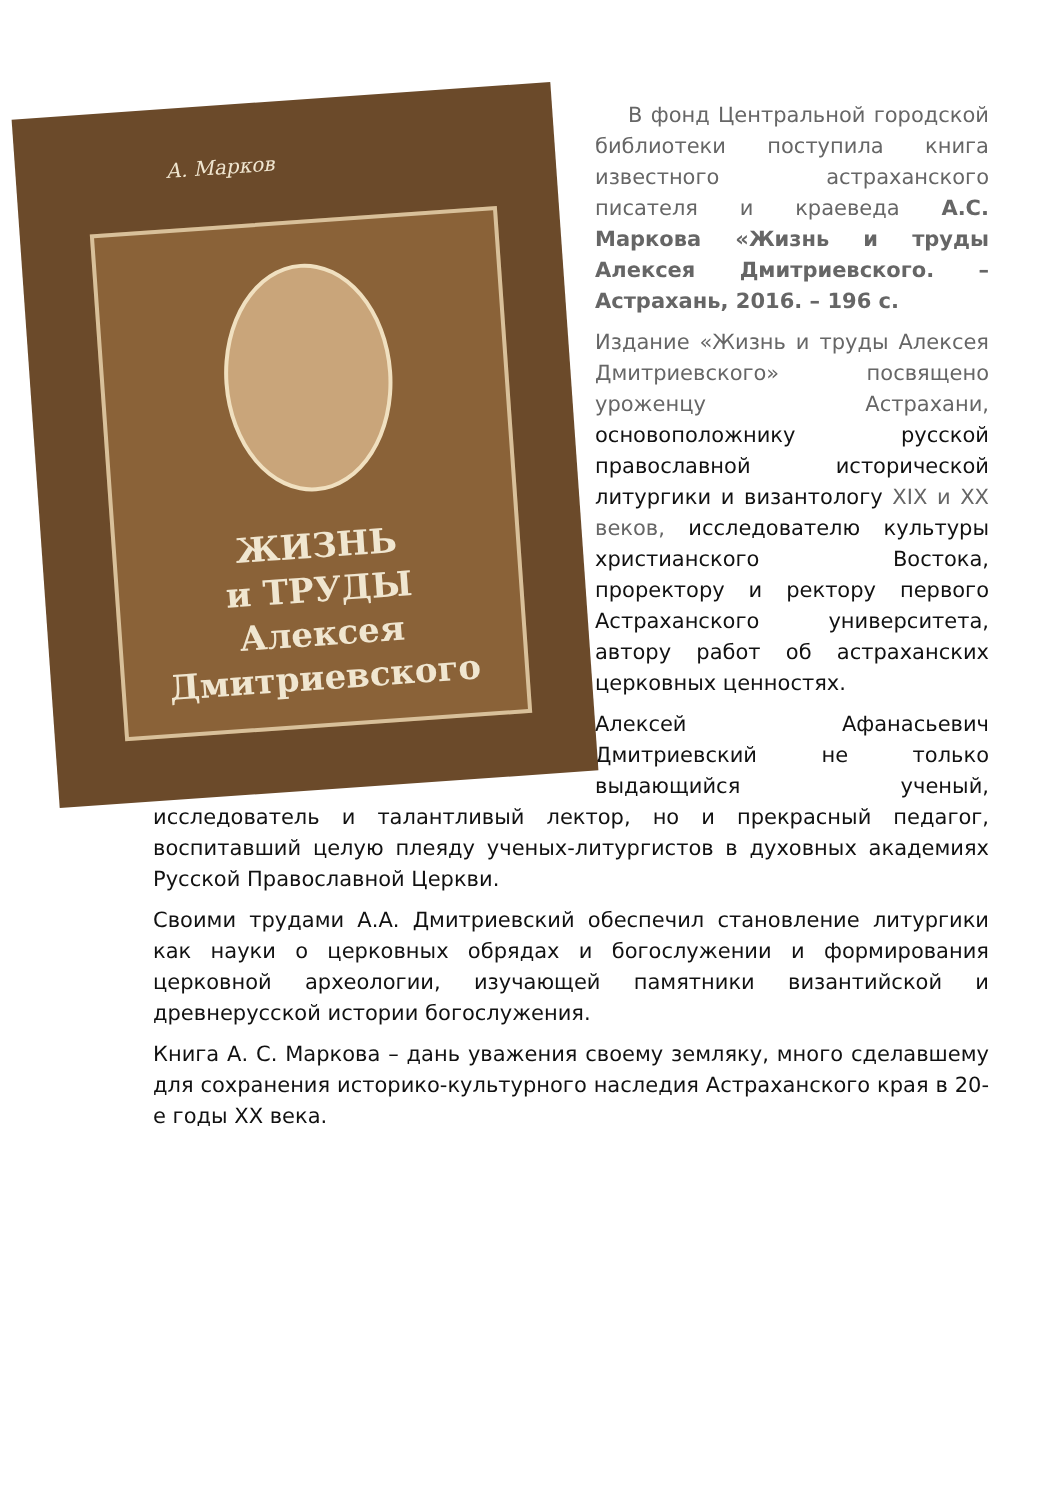А. Марков
ЖИЗНЬ
и ТРУДЫ
Алексея
Дмитриевского
В фонд Центральной городской библиотеки поступила книга известного астраханского писателя и краеведа А.С. Маркова «Жизнь и труды Алексея Дмитриевского. – Астрахань, 2016. – 196 с.
Издание «Жизнь и труды Алексея Дмитриевского» посвящено уроженцу Астрахани, основоположнику русской православной исторической литургики и византологу XIX и XX веков, исследователю культуры христианского Востока, проректору и ректору первого Астраханского университета, автору работ об астраханских церковных ценностях.
Алексей Афанасьевич Дмитриевский не только выдающийся ученый, исследователь и талантливый лектор, но и прекрасный педагог, воспитавший целую плеяду ученых-литургистов в духовных академиях Русской Православной Церкви.
Своими трудами А.А. Дмитриевский обеспечил становление литургики как науки о церковных обрядах и богослужении и формирования церковной археологии, изучающей памятники византийской и древнерусской истории богослужения.
Книга А. С. Маркова – дань уважения своему земляку, много сделавшему для сохранения историко-культурного наследия Астраханского края в 20-е годы XX века.